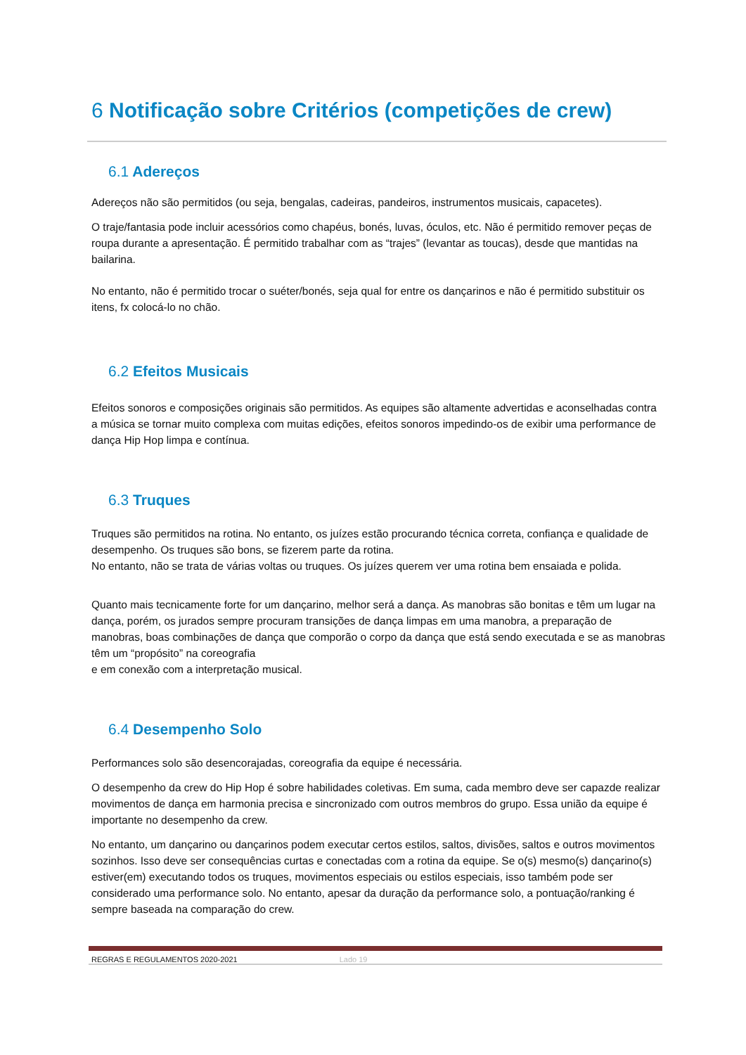6 Notificação sobre Critérios (competições de crew)
6.1 Adereços
Adereços não são permitidos (ou seja, bengalas, cadeiras, pandeiros, instrumentos musicais, capacetes).
O traje/fantasia pode incluir acessórios como chapéus, bonés, luvas, óculos, etc. Não é permitido remover peças de roupa durante a apresentação. É permitido trabalhar com as “trajes” (levantar as toucas), desde que mantidas na bailarina.
No entanto, não é permitido trocar o suéter/bonés, seja qual for entre os dançarinos e não é permitido substituir os itens, fx colocá-lo no chão.
6.2 Efeitos Musicais
Efeitos sonoros e composições originais são permitidos. As equipes são altamente advertidas e aconselhadas contra a música se tornar muito complexa com muitas edições, efeitos sonoros impedindo-os de exibir uma performance de dança Hip Hop limpa e contínua.
6.3 Truques
Truques são permitidos na rotina. No entanto, os juízes estão procurando técnica correta, confiança e qualidade de desempenho. Os truques são bons, se fizerem parte da rotina.
No entanto, não se trata de várias voltas ou truques. Os juízes querem ver uma rotina bem ensaiada e polida.
Quanto mais tecnicamente forte for um dançarino, melhor será a dança. As manobras são bonitas e têm um lugar na dança, porém, os jurados sempre procuram transições de dança limpas em uma manobra, a preparação de manobras, boas combinações de dança que comporão o corpo da dança que está sendo executada e se as manobras têm um “propósito” na coreografia
e em conexão com a interpretação musical.
6.4 Desempenho Solo
Performances solo são desencorajadas, coreografia da equipe é necessária.
O desempenho da crew do Hip Hop é sobre habilidades coletivas. Em suma, cada membro deve ser capazde realizar movimentos de dança em harmonia precisa e sincronizado com outros membros do grupo. Essa união da equipe é importante no desempenho da crew.
No entanto, um dançarino ou dançarinos podem executar certos estilos, saltos, divisões, saltos e outros movimentos sozinhos. Isso deve ser consequências curtas e conectadas com a rotina da equipe. Se o(s) mesmo(s) dançarino(s) estiver(em) executando todos os truques, movimentos especiais ou estilos especiais, isso também pode ser considerado uma performance solo. No entanto, apesar da duração da performance solo, a pontuação/ranking é sempre baseada na comparação do crew.
REGRAS E REGULAMENTOS 2020-2021 Lado 19